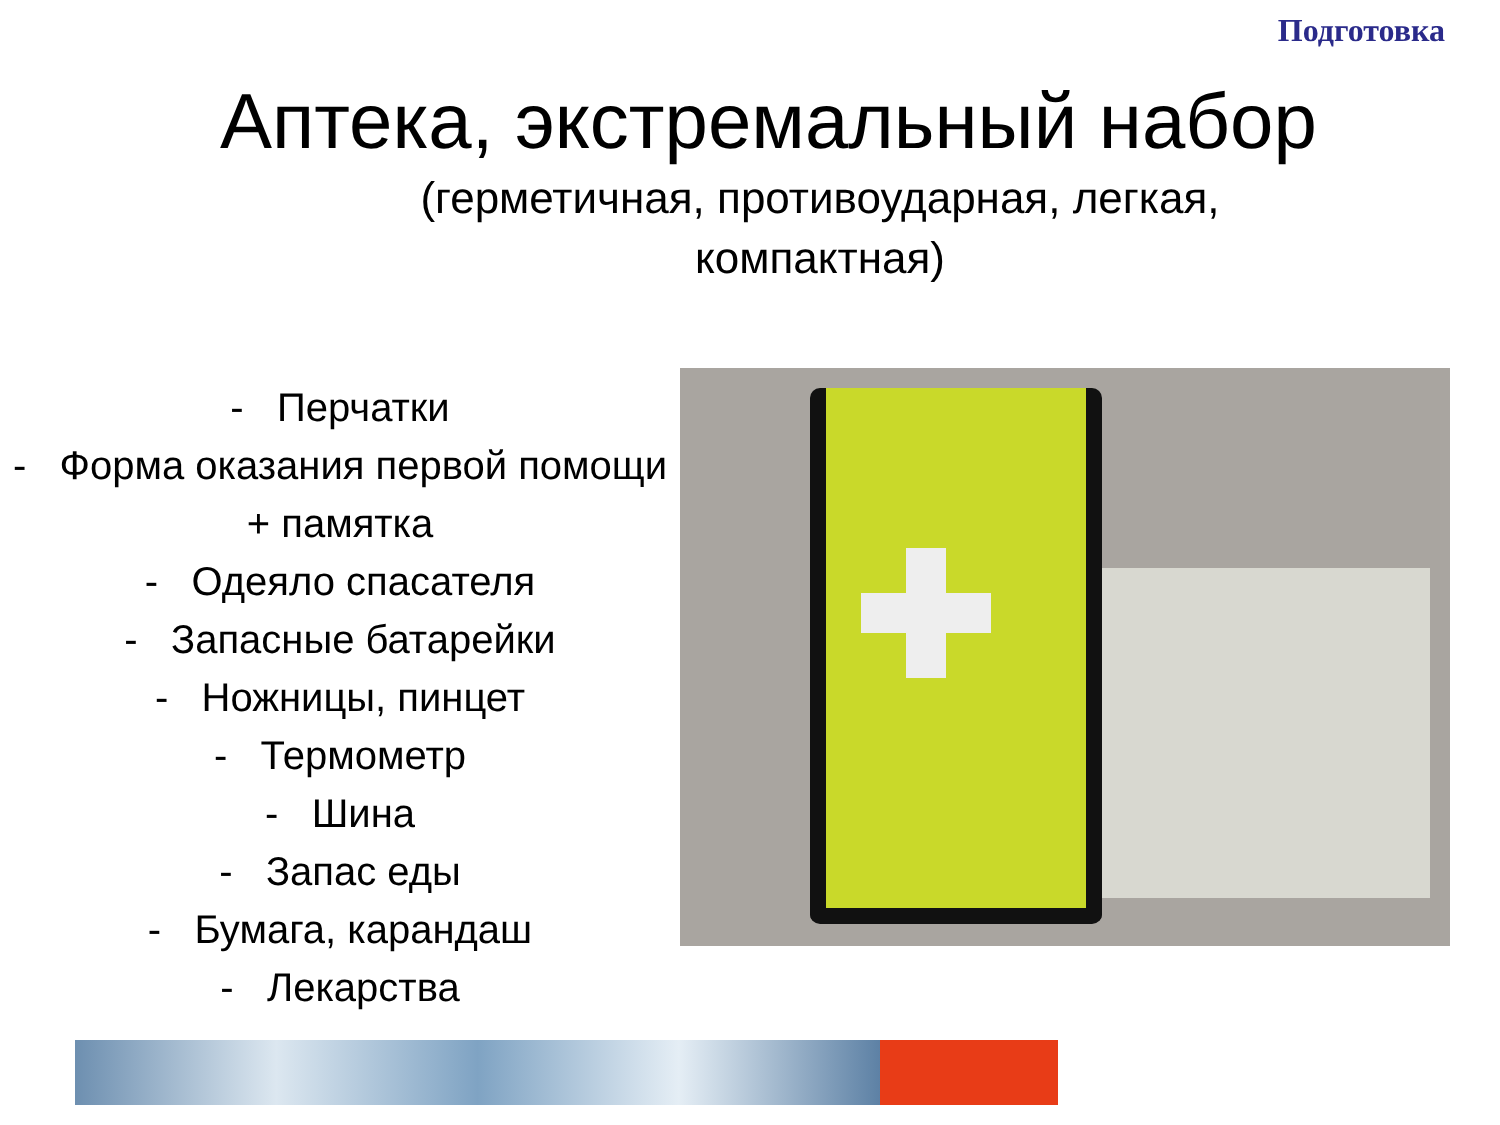Подготовка
Аптека, экстремальный набор
(герметичная, противоударная, легкая, компактная)
- Перчатки
- Форма оказания первой помощи + памятка
- Одеяло спасателя
- Запасные батарейки
- Ножницы, пинцет
- Термометр
- Шина
- Запас еды
- Бумага, карандаш
- Лекарства